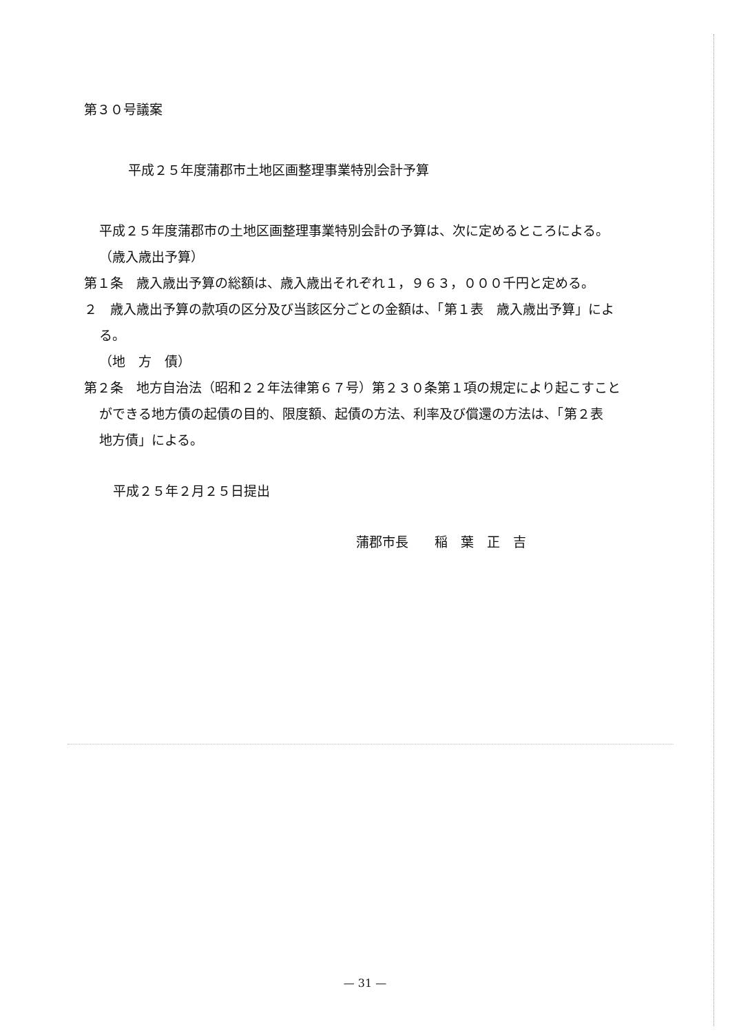第３０号議案
平成２５年度蒲郡市土地区画整理事業特別会計予算
平成２５年度蒲郡市の土地区画整理事業特別会計の予算は、次に定めるところによる。
（歳入歳出予算）
第１条　歳入歳出予算の総額は、歳入歳出それぞれ１，９６３，０００千円と定める。
２　歳入歳出予算の款項の区分及び当該区分ごとの金額は、「第１表　歳入歳出予算」による。
（地　方　債）
第２条　地方自治法（昭和２２年法律第６７号）第２３０条第１項の規定により起こすことができる地方債の起債の目的、限度額、起債の方法、利率及び償還の方法は、「第２表　地方債」による。
平成２５年２月２５日提出
蒲郡市長　　稲　葉　正　吉
— 31 —